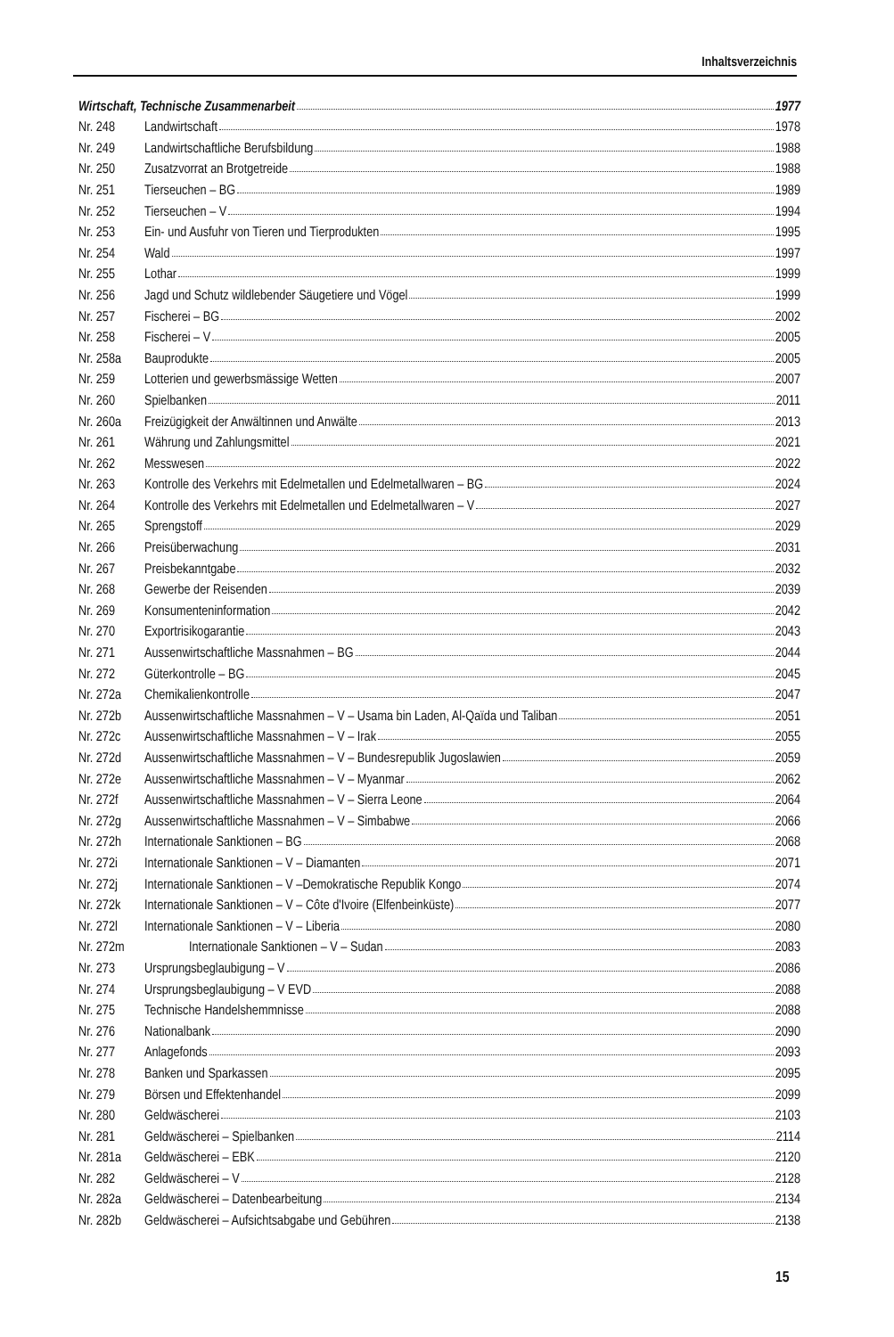Inhaltsverzeichnis
Wirtschaft, Technische Zusammenarbeit 1977
Nr. 248 Landwirtschaft 1978
Nr. 249 Landwirtschaftliche Berufsbildung 1988
Nr. 250 Zusatzvorrat an Brotgetreide 1988
Nr. 251 Tierseuchen – BG 1989
Nr. 252 Tierseuchen – V 1994
Nr. 253 Ein- und Ausfuhr von Tieren und Tierprodukten 1995
Nr. 254 Wald 1997
Nr. 255 Lothar 1999
Nr. 256 Jagd und Schutz wildlebender Säugetiere und Vögel 1999
Nr. 257 Fischerei – BG 2002
Nr. 258 Fischerei – V 2005
Nr. 258a Bauprodukte 2005
Nr. 259 Lotterien und gewerbsmässige Wetten 2007
Nr. 260 Spielbanken 2011
Nr. 260a Freizügigkeit der Anwältinnen und Anwälte 2013
Nr. 261 Währung und Zahlungsmittel 2021
Nr. 262 Messwesen 2022
Nr. 263 Kontrolle des Verkehrs mit Edelmetallen und Edelmetallwaren – BG 2024
Nr. 264 Kontrolle des Verkehrs mit Edelmetallen und Edelmetallwaren – V 2027
Nr. 265 Sprengstoff 2029
Nr. 266 Preisüberwachung 2031
Nr. 267 Preisbekanntgabe 2032
Nr. 268 Gewerbe der Reisenden 2039
Nr. 269 Konsumenteninformation 2042
Nr. 270 Exportrisikogarantie 2043
Nr. 271 Aussenwirtschaftliche Massnahmen – BG 2044
Nr. 272 Güterkontrolle – BG 2045
Nr. 272a Chemikalienkontrolle 2047
Nr. 272b Aussenwirtschaftliche Massnahmen – V – Usama bin Laden, Al-Qaïda und Taliban 2051
Nr. 272c Aussenwirtschaftliche Massnahmen – V – Irak 2055
Nr. 272d Aussenwirtschaftliche Massnahmen – V – Bundesrepublik Jugoslawien 2059
Nr. 272e Aussenwirtschaftliche Massnahmen – V – Myanmar 2062
Nr. 272f Aussenwirtschaftliche Massnahmen – V – Sierra Leone 2064
Nr. 272g Aussenwirtschaftliche Massnahmen – V – Simbabwe 2066
Nr. 272h Internationale Sanktionen – BG 2068
Nr. 272i Internationale Sanktionen – V – Diamanten 2071
Nr. 272j Internationale Sanktionen – V –Demokratische Republik Kongo 2074
Nr. 272k Internationale Sanktionen – V – Côte d'Ivoire (Elfenbeinküste) 2077
Nr. 272l Internationale Sanktionen – V – Liberia 2080
Nr. 272m Internationale Sanktionen – V – Sudan 2083
Nr. 273 Ursprungsbeglaubigung – V 2086
Nr. 274 Ursprungsbeglaubigung – V EVD 2088
Nr. 275 Technische Handelshemmnisse 2088
Nr. 276 Nationalbank 2090
Nr. 277 Anlagefonds 2093
Nr. 278 Banken und Sparkassen 2095
Nr. 279 Börsen und Effektenhandel 2099
Nr. 280 Geldwäscherei 2103
Nr. 281 Geldwäscherei – Spielbanken 2114
Nr. 281a Geldwäscherei – EBK 2120
Nr. 282 Geldwäscherei – V 2128
Nr. 282a Geldwäscherei – Datenbearbeitung 2134
Nr. 282b Geldwäscherei – Aufsichtsabgabe und Gebühren 2138
15